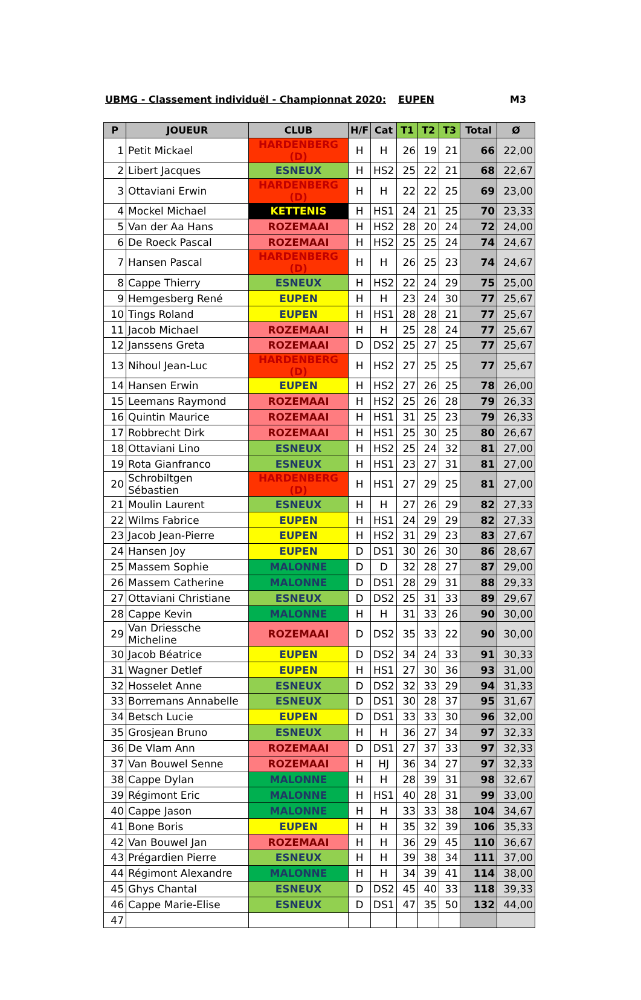UBMG - Classement individuël - Championnat 2020: EUPEN M3
| P | JOUEUR | CLUB | H/F | Cat | T1 | T2 | T3 | Total | Ø |
| --- | --- | --- | --- | --- | --- | --- | --- | --- | --- |
| 1 | Petit Mickael | HARDENBERG (D) | H | H | 26 | 19 | 21 | 66 | 22,00 |
| 2 | Libert Jacques | ESNEUX | H | HS2 | 25 | 22 | 21 | 68 | 22,67 |
| 3 | Ottaviani Erwin | HARDENBERG (D) | H | H | 22 | 22 | 25 | 69 | 23,00 |
| 4 | Mockel Michael | KETTENIS | H | HS1 | 24 | 21 | 25 | 70 | 23,33 |
| 5 | Van der Aa Hans | ROZEMAAI | H | HS2 | 28 | 20 | 24 | 72 | 24,00 |
| 6 | De Roeck Pascal | ROZEMAAI | H | HS2 | 25 | 25 | 24 | 74 | 24,67 |
| 7 | Hansen Pascal | HARDENBERG (D) | H | H | 26 | 25 | 23 | 74 | 24,67 |
| 8 | Cappe Thierry | ESNEUX | H | HS2 | 22 | 24 | 29 | 75 | 25,00 |
| 9 | Hemgesberg René | EUPEN | H | H | 23 | 24 | 30 | 77 | 25,67 |
| 10 | Tings Roland | EUPEN | H | HS1 | 28 | 28 | 21 | 77 | 25,67 |
| 11 | Jacob Michael | ROZEMAAI | H | H | 25 | 28 | 24 | 77 | 25,67 |
| 12 | Janssens Greta | ROZEMAAI | D | DS2 | 25 | 27 | 25 | 77 | 25,67 |
| 13 | Nihoul Jean-Luc | HARDENBERG (D) | H | HS2 | 27 | 25 | 25 | 77 | 25,67 |
| 14 | Hansen Erwin | EUPEN | H | HS2 | 27 | 26 | 25 | 78 | 26,00 |
| 15 | Leemans Raymond | ROZEMAAI | H | HS2 | 25 | 26 | 28 | 79 | 26,33 |
| 16 | Quintin Maurice | ROZEMAAI | H | HS1 | 31 | 25 | 23 | 79 | 26,33 |
| 17 | Robbrecht Dirk | ROZEMAAI | H | HS1 | 25 | 30 | 25 | 80 | 26,67 |
| 18 | Ottaviani Lino | ESNEUX | H | HS2 | 25 | 24 | 32 | 81 | 27,00 |
| 19 | Rota Gianfranco | ESNEUX | H | HS1 | 23 | 27 | 31 | 81 | 27,00 |
| 20 | Schrobiltgen Sébastien | HARDENBERG (D) | H | HS1 | 27 | 29 | 25 | 81 | 27,00 |
| 21 | Moulin Laurent | ESNEUX | H | H | 27 | 26 | 29 | 82 | 27,33 |
| 22 | Wilms Fabrice | EUPEN | H | HS1 | 24 | 29 | 29 | 82 | 27,33 |
| 23 | Jacob Jean-Pierre | EUPEN | H | HS2 | 31 | 29 | 23 | 83 | 27,67 |
| 24 | Hansen Joy | EUPEN | D | DS1 | 30 | 26 | 30 | 86 | 28,67 |
| 25 | Massem Sophie | MALONNE | D | D | 32 | 28 | 27 | 87 | 29,00 |
| 26 | Massem Catherine | MALONNE | D | DS1 | 28 | 29 | 31 | 88 | 29,33 |
| 27 | Ottaviani Christiane | ESNEUX | D | DS2 | 25 | 31 | 33 | 89 | 29,67 |
| 28 | Cappe Kevin | MALONNE | H | H | 31 | 33 | 26 | 90 | 30,00 |
| 29 | Van Driessche Micheline | ROZEMAAI | D | DS2 | 35 | 33 | 22 | 90 | 30,00 |
| 30 | Jacob Béatrice | EUPEN | D | DS2 | 34 | 24 | 33 | 91 | 30,33 |
| 31 | Wagner Detlef | EUPEN | H | HS1 | 27 | 30 | 36 | 93 | 31,00 |
| 32 | Hosselet Anne | ESNEUX | D | DS2 | 32 | 33 | 29 | 94 | 31,33 |
| 33 | Borremans Annabelle | ESNEUX | D | DS1 | 30 | 28 | 37 | 95 | 31,67 |
| 34 | Betsch Lucie | EUPEN | D | DS1 | 33 | 33 | 30 | 96 | 32,00 |
| 35 | Grosjean Bruno | ESNEUX | H | H | 36 | 27 | 34 | 97 | 32,33 |
| 36 | De Vlam Ann | ROZEMAAI | D | DS1 | 27 | 37 | 33 | 97 | 32,33 |
| 37 | Van Bouwel Senne | ROZEMAAI | H | HJ | 36 | 34 | 27 | 97 | 32,33 |
| 38 | Cappe Dylan | MALONNE | H | H | 28 | 39 | 31 | 98 | 32,67 |
| 39 | Régimont Eric | MALONNE | H | HS1 | 40 | 28 | 31 | 99 | 33,00 |
| 40 | Cappe Jason | MALONNE | H | H | 33 | 33 | 38 | 104 | 34,67 |
| 41 | Bone Boris | EUPEN | H | H | 35 | 32 | 39 | 106 | 35,33 |
| 42 | Van Bouwel Jan | ROZEMAAI | H | H | 36 | 29 | 45 | 110 | 36,67 |
| 43 | Prégardien Pierre | ESNEUX | H | H | 39 | 38 | 34 | 111 | 37,00 |
| 44 | Régimont Alexandre | MALONNE | H | H | 34 | 39 | 41 | 114 | 38,00 |
| 45 | Ghys Chantal | ESNEUX | D | DS2 | 45 | 40 | 33 | 118 | 39,33 |
| 46 | Cappe Marie-Elise | ESNEUX | D | DS1 | 47 | 35 | 50 | 132 | 44,00 |
| 47 | | | | | | | | | |